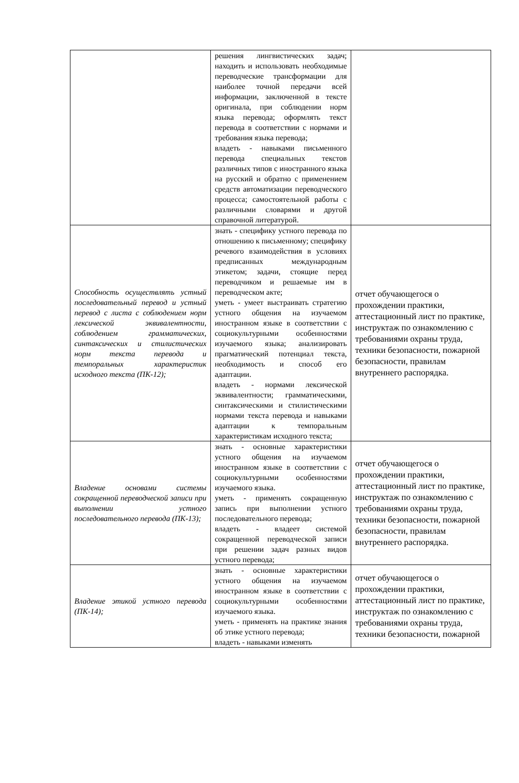| | решения лингвистических задач; находить и использовать необходимые переводческие трансформации для наиболее точной передачи всей информации, заключенной в тексте оригинала, при соблюдении норм языка перевода; оформлять текст перевода в соответствии с нормами и требования языка перевода; владеть - навыками письменного перевода специальных текстов различных типов с иностранного языка на русский и обратно с применением средств автоматизации переводческого процесса; самостоятельной работы с различными словарями и другой справочной литературой. | |
| Способность осуществлять устный последовательный перевод и устный перевод с листа с соблюдением норм лексической эквивалентности, соблюдением грамматических, синтаксических и стилистических норм текста перевода и темпоральных характеристик исходного текста (ПК-12); | знать - специфику устного перевода по отношению к письменному; специфику речевого взаимодействия в условиях предписанных международным этикетом; задачи, стоящие перед переводчиком и решаемые им в переводческом акте; уметь - умеет выстраивать стратегию устного общения на изучаемом иностранном языке в соответствии с социокультурными особенностями изучаемого языка; анализировать прагматический потенциал текста, необходимость и способ его адаптации. владеть - нормами лексической эквивалентности; грамматическими, синтаксическими и стилистическими нормами текста перевода и навыками адаптации к темпоральным характеристикам исходного текста; | отчет обучающегося о прохождении практики, аттестационный лист по практике, инструктаж по ознакомлению с требованиями охраны труда, техники безопасности, пожарной безопасности, правилам внутреннего распорядка. |
| Владение основами системы сокращенной переводческой записи при выполнении устного последовательного перевода (ПК-13); | знать - основные характеристики устного общения на изучаемом иностранном языке в соответствии с социокультурными особенностями изучаемого языка. уметь - применять сокращенную запись при выполнении устного последовательного перевода; владеть - владеет системой сокращенной переводческой записи при решении задач разных видов устного перевода; | отчет обучающегося о прохождении практики, аттестационный лист по практике, инструктаж по ознакомлению с требованиями охраны труда, техники безопасности, пожарной безопасности, правилам внутреннего распорядка. |
| Владение этикой устного перевода (ПК-14); | знать - основные характеристики устного общения на изучаемом иностранном языке в соответствии с социокультурными особенностями изучаемого языка. уметь - применять на практике знания об этике устного перевода; владеть - навыками изменять | отчет обучающегося о прохождении практики, аттестационный лист по практике, инструктаж по ознакомлению с требованиями охраны труда, техники безопасности, пожарной |